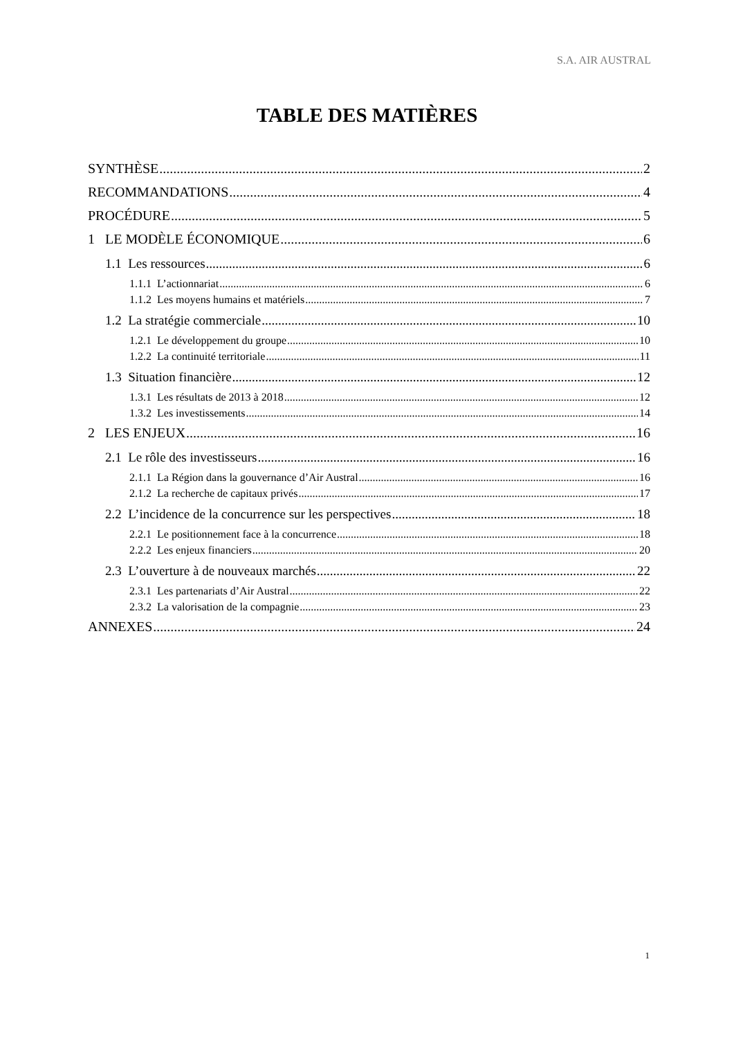S.A. AIR AUSTRAL
TABLE DES MATIÈRES
SYNTHÈSE 2
RECOMMANDATIONS 4
PROCÉDURE 5
1 LE MODÈLE ÉCONOMIQUE 6
1.1 Les ressources 6
1.1.1 L’actionnariat 6
1.1.2 Les moyens humains et matériels 7
1.2 La stratégie commerciale 10
1.2.1 Le développement du groupe 10
1.2.2 La continuité territoriale 11
1.3 Situation financière 12
1.3.1 Les résultats de 2013 à 2018 12
1.3.2 Les investissements 14
2 LES ENJEUX 16
2.1 Le rôle des investisseurs 16
2.1.1 La Région dans la gouvernance d’Air Austral 16
2.1.2 La recherche de capitaux privés 17
2.2 L’incidence de la concurrence sur les perspectives 18
2.2.1 Le positionnement face à la concurrence 18
2.2.2 Les enjeux financiers 20
2.3 L’ouverture à de nouveaux marchés 22
2.3.1 Les partenariats d’Air Austral 22
2.3.2 La valorisation de la compagnie 23
ANNEXES 24
1